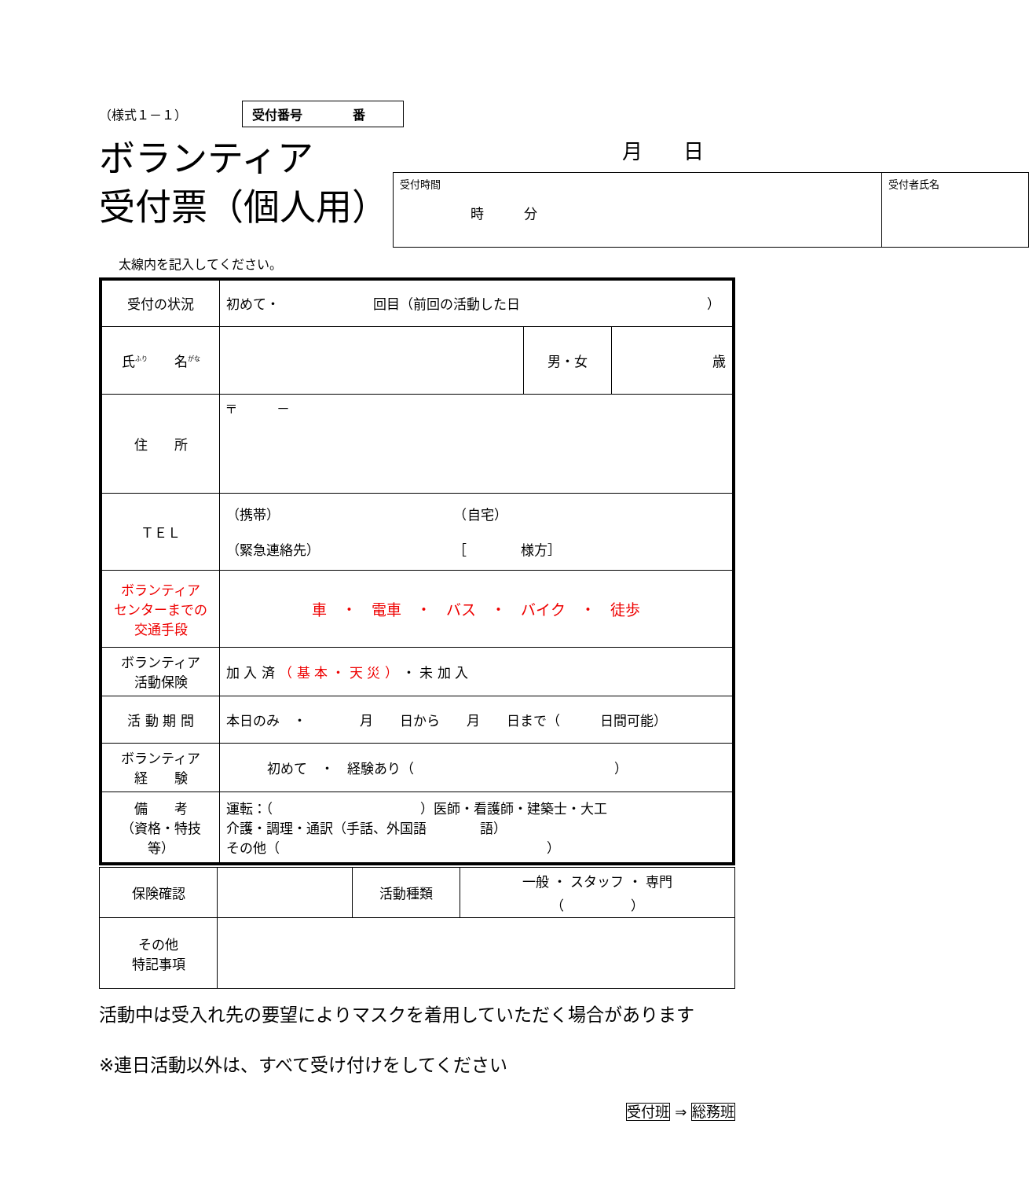（様式１－１） 受付番号　　　　番
ボランティア
受付票（個人用）
月　　日
| 受付時間 時 分 | 受付者氏名 |
太線内を記入してください。
| 受付の状況 | 初めて・ 回目（前回の活動した日 ） | | |
| 氏<sup>ふり</sup> 名<sup>がな</sup> | | 男・女 | 歳 |
| 住 所 | 〒 － | | |
| ＴＥＬ | （携帯） （自宅） （緊急連絡先） ［ 様方］ | | |
| ボランティア センターまでの 交通手段 | 車 ・ 電車 ・ バス ・ バイク ・ 徒歩 | | |
| ボランティア 活動保険 | 加 入 済 （ 基 本 ・ 天 災 ） ・ 未 加 入 | | |
| 活 動 期 間 | 本日のみ ・ 月 日から 月 日まで（ 日間可能） | | |
| ボランティア 経 験 | 初めて ・ 経験あり（ ） | | |
| 備 考 （資格・特技 等） | 運転：（ ）医師・看護師・建築士・大工 介護・調理・通訳（手話、外国語 語） その他（ ） | | |
| 保険確認 | | 活動種類 | 一般 ・ スタッフ ・ 専門 （ ） |
| その他 特記事項 | | | |
活動中は受入れ先の要望によりマスクを着用していただく場合があります
※連日活動以外は、すべて受け付けをしてください
受付班 ⇒ 総務班